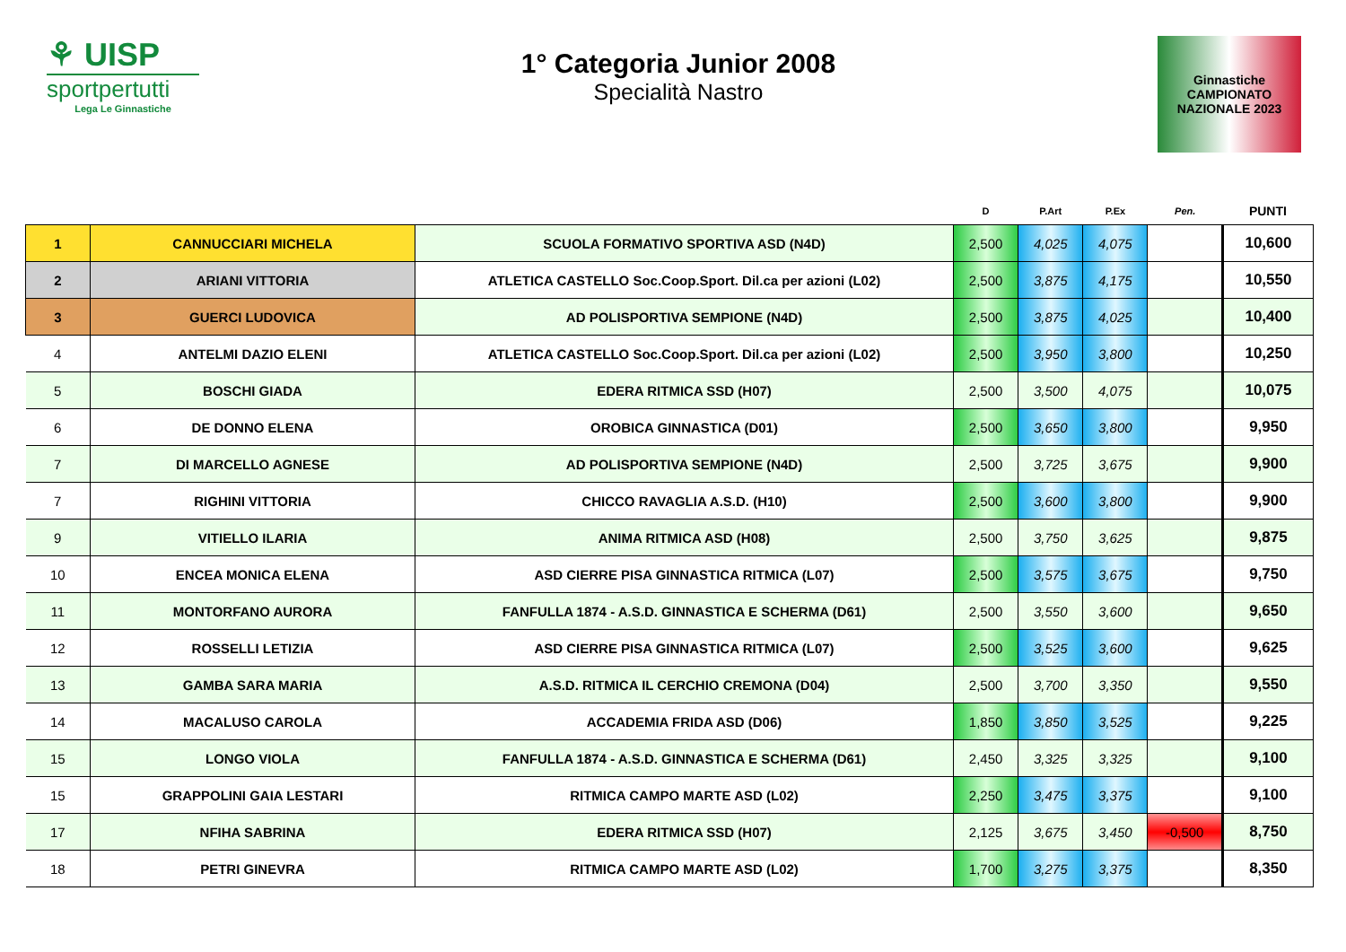⚘ UISP
sportpertutti
Lega Le Ginnastiche
1° Categoria Junior 2008
Specialità Nastro
Ginnastiche
CAMPIONATO
NAZIONALE 2023
| | | | D | P.Art | P.Ex | Pen. | PUNTI |
| --- | --- | --- | --- | --- | --- | --- | --- |
| 1 | CANNUCCIARI MICHELA | SCUOLA FORMATIVO SPORTIVA ASD (N4D) | 2,500 | 4,025 | 4,075 | | 10,600 |
| 2 | ARIANI VITTORIA | ATLETICA CASTELLO Soc.Coop.Sport. Dil.ca per azioni (L02) | 2,500 | 3,875 | 4,175 | | 10,550 |
| 3 | GUERCI LUDOVICA | AD POLISPORTIVA SEMPIONE (N4D) | 2,500 | 3,875 | 4,025 | | 10,400 |
| 4 | ANTELMI DAZIO ELENI | ATLETICA CASTELLO Soc.Coop.Sport. Dil.ca per azioni (L02) | 2,500 | 3,950 | 3,800 | | 10,250 |
| 5 | BOSCHI GIADA | EDERA RITMICA SSD (H07) | 2,500 | 3,500 | 4,075 | | 10,075 |
| 6 | DE DONNO ELENA | OROBICA GINNASTICA (D01) | 2,500 | 3,650 | 3,800 | | 9,950 |
| 7 | DI MARCELLO AGNESE | AD POLISPORTIVA SEMPIONE (N4D) | 2,500 | 3,725 | 3,675 | | 9,900 |
| 7 | RIGHINI VITTORIA | CHICCO RAVAGLIA A.S.D. (H10) | 2,500 | 3,600 | 3,800 | | 9,900 |
| 9 | VITIELLO ILARIA | ANIMA RITMICA ASD (H08) | 2,500 | 3,750 | 3,625 | | 9,875 |
| 10 | ENCEA MONICA ELENA | ASD CIERRE PISA GINNASTICA RITMICA (L07) | 2,500 | 3,575 | 3,675 | | 9,750 |
| 11 | MONTORFANO AURORA | FANFULLA 1874 - A.S.D. GINNASTICA E SCHERMA (D61) | 2,500 | 3,550 | 3,600 | | 9,650 |
| 12 | ROSSELLI LETIZIA | ASD CIERRE PISA GINNASTICA RITMICA (L07) | 2,500 | 3,525 | 3,600 | | 9,625 |
| 13 | GAMBA SARA MARIA | A.S.D. RITMICA IL CERCHIO CREMONA (D04) | 2,500 | 3,700 | 3,350 | | 9,550 |
| 14 | MACALUSO CAROLA | ACCADEMIA FRIDA ASD (D06) | 1,850 | 3,850 | 3,525 | | 9,225 |
| 15 | LONGO VIOLA | FANFULLA 1874 - A.S.D. GINNASTICA E SCHERMA (D61) | 2,450 | 3,325 | 3,325 | | 9,100 |
| 15 | GRAPPOLINI GAIA LESTARI | RITMICA CAMPO MARTE ASD (L02) | 2,250 | 3,475 | 3,375 | | 9,100 |
| 17 | NFIHA SABRINA | EDERA RITMICA SSD (H07) | 2,125 | 3,675 | 3,450 | -0,500 | 8,750 |
| 18 | PETRI GINEVRA | RITMICA CAMPO MARTE ASD (L02) | 1,700 | 3,275 | 3,375 | | 8,350 |